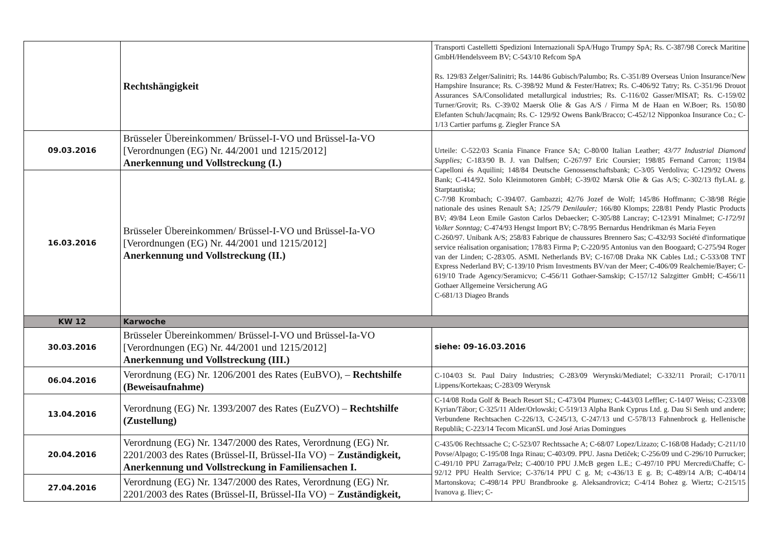| | Rechtshängigkeit | Transporti Castelletti Spedizioni Internazionali SpA/Hugo Trumpy SpA; Rs. C-387/98 Coreck Maritine GmbH/Hendelsveem BV; C-543/10 Refcom SpA Rs. 129/83 Zelger/Salinitri; Rs. 144/86 Gubisch/Palumbo; Rs. C-351/89 Overseas Union Insurance/New Hampshire Insurance; Rs. C-398/92 Mund & Fester/Hatrex; Rs. C-406/92 Tatry; Rs. C-351/96 Drouot Assurances SA/Consolidated metallurgical industries; Rs. C-116/02 Gasser/MISAT; Rs. C-159/02 Turner/Grovit; Rs. C-39/02 Maersk Olie & Gas A/S / Firma M de Haan en W.Boer; Rs. 150/80 Elefanten Schuh/Jacqmain; Rs. C- 129/92 Owens Bank/Bracco; C-452/12 Nipponkoa Insurance Co.; C-1/13 Cartier parfums g. Ziegler France SA |
| 09.03.2016 | Brüsseler Übereinkommen/ Brüssel-I-VO und Brüssel-Ia-VO [Verordnungen (EG) Nr. 44/2001 und 1215/2012] Anerkennung und Vollstreckung (I.) | Urteile: C-522/03 Scania Finance France SA; C-80/00 Italian Leather; 43/77 Industrial Diamond Supplies; C-183/90 B. J. van Dalfsen; C-267/97 Eric Coursier; 198/85 Fernand Carron; 119/84 Capelloni és Aquilini; 148/84 Deutsche Genossenschaftsbank; C-3/05 Verdoliva; C-129/92 Owens Bank; C-414/92. Solo Kleinmotoren GmbH; C-39/02 Mærsk Olie & Gas A/S; C-302/13 flyLAL g. Starptautiska; C-7/98 Krombach; C-394/07. Gambazzi; 42/76 Jozef de Wolf; 145/86 Hoffmann; C-38/98 Régie nationale des usines Renault SA; 125/79 Denilauler; 166/80 Klomps; 228/81 Pendy Plastic Products BV; 49/84 Leon Emile Gaston Carlos Debaecker; C-305/88 Lancray; C-123/91 Minalmet; C-172/91 Volker Sonntag; C-474/93 Hengst Import BV; C-78/95 Bernardus Hendrikman és Maria Feyen C-260/97. Unibank A/S; 258/83 Fabrique de chaussures Brennero Sas; C-432/93 Société d'informatique service réalisation organisation; 178/83 Firma P; C-220/95 Antonius van den Boogaard; C-275/94 Roger van der Linden; C-283/05. ASML Netherlands BV; C-167/08 Draka NK Cables Ltd.; C-533/08 TNT Express Nederland BV; C-139/10 Prism Investments BV/van der Meer; C-406/09 Realchemie/Bayer; C-619/10 Trade Agency/Seramicvo; C-456/11 Gothaer-Samskip; C-157/12 Salzgitter GmbH; C-456/11 Gothaer Allgemeine Versicherung AG C-681/13 Diageo Brands |
| 16.03.2016 | Brüsseler Übereinkommen/ Brüssel-I-VO und Brüssel-Ia-VO [Verordnungen (EG) Nr. 44/2001 und 1215/2012] Anerkennung und Vollstreckung (II.) | |
| KW 12 | Karwoche | |
| 30.03.2016 | Brüsseler Übereinkommen/ Brüssel-I-VO und Brüssel-Ia-VO [Verordnungen (EG) Nr. 44/2001 und 1215/2012] Anerkennung und Vollstreckung (III.) | siehe: 09-16.03.2016 |
| 06.04.2016 | Verordnung (EG) Nr. 1206/2001 des Rates (EuBVO), – Rechtshilfe (Beweisaufnahme) | C-104/03 St. Paul Dairy Industries; C-283/09 Werynski/Mediatel; C-332/11 Prorail; C-170/11 Lippens/Kortekaas; C-283/09 Werynsk |
| 13.04.2016 | Verordnung (EG) Nr. 1393/2007 des Rates (EuZVO) – Rechtshilfe (Zustellung) | C-14/08 Roda Golf & Beach Resort SL; C-473/04 Plumex; C-443/03 Leffler; C-14/07 Weiss; C-233/08 Kyrian/Tábor; C-325/11 Alder/Orlowski; C-519/13 Alpha Bank Cyprus Ltd. g. Dau Si Senh und andere; Verbundene Rechtsachen C-226/13, C-245/13, C-247/13 und C-578/13 Fahnenbrock g. Hellenische Republik; C-223/14 Tecom MicanSL und José Arias Domingues |
| 20.04.2016 | Verordnung (EG) Nr. 1347/2000 des Rates, Verordnung (EG) Nr. 2201/2003 des Rates (Brüssel-II, Brüssel-IIa VO) − Zuständigkeit, Anerkennung und Vollstreckung in Familiensachen I. | C-435/06 Rechtssache C; C-523/07 Rechtssache A; C-68/07 Lopez/Lizazo; C-168/08 Hadady; C-211/10 Povse/Alpago; C-195/08 Inga Rinau; C-403/09. PPU. Jasna Detiček; C-256/09 und C-296/10 Purrucker; C-491/10 PPU Zarraga/Pelz; C-400/10 PPU J.McB gegen L.E.; C-497/10 PPU Mercredi/Chaffe; C-92/12 PPU Health Service; C-376/14 PPU C g. M; c-436/13 E g. B; C-489/14 A/B; C-404/14 Martonskova; C-498/14 PPU Brandbrooke g. Aleksandrovicz; C-4/14 Bohez g. Wiertz; C-215/15 Ivanova g. Iliev; C- |
| 27.04.2016 | Verordnung (EG) Nr. 1347/2000 des Rates, Verordnung (EG) Nr. 2201/2003 des Rates (Brüssel-II, Brüssel-IIa VO) − Zuständigkeit, | |